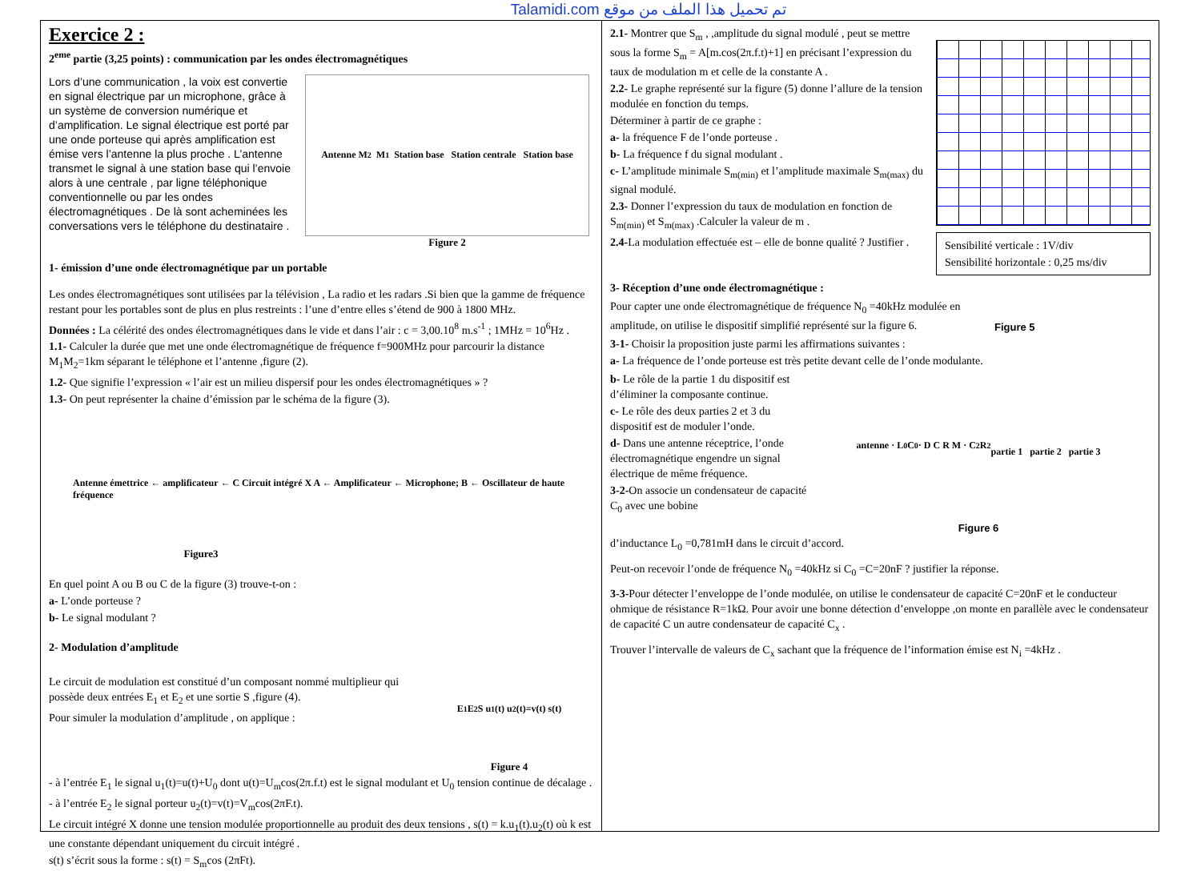Talamidi.com تم تحميل هذا الملف من موقع
Exercice 2 :
2<sup>eme</sup> partie (3,25 points) : communication par les ondes électromagnétiques
Lors d’une communication , la voix est convertie en signal électrique par un microphone, grâce à un système de conversion numérique et d’amplification. Le signal électrique est porté par une onde porteuse qui après amplification est émise vers l’antenne la plus proche . L’antenne transmet le signal à une station base qui l’envoie alors à une centrale , par ligne téléphonique conventionnelle ou par les ondes électromagnétiques . De là sont acheminées les conversations vers le téléphone du destinataire .
Antenne M<sub>2</sub> M<sub>1</sub> Station base Station centrale Station base
Figure 2
1- émission d’une onde électromagnétique par un portable
Les ondes électromagnétiques sont utilisées par la télévision , La radio et les radars .Si bien que la gamme de fréquence restant pour les portables sont de plus en plus restreints : l’une d’entre elles s’étend de 900 à 1800 MHz.
Données : La célérité des ondes électromagnétiques dans le vide et dans l’air : c = 3,00.10<sup>8</sup> m.s<sup>-1</sup> ; 1MHz = 10<sup>6</sup>Hz .
1.1- Calculer la durée que met une onde électromagnétique de fréquence f=900MHz pour parcourir la distance M<sub>1</sub>M<sub>2</sub>=1km séparant le téléphone et l’antenne ,figure (2).
1.2- Que signifie l’expression « l’air est un milieu dispersif pour les ondes électromagnétiques » ?
1.3- On peut représenter la chaine d’émission par le schéma de la figure (3).
Antenne émettrice ← amplificateur ← C Circuit intégré X A ← Amplificateur ← Microphone; B ← Oscillateur de haute fréquence
Figure3
En quel point A ou B ou C de la figure (3) trouve-t-on :
a- L’onde porteuse ?
b- Le signal modulant ?
2- Modulation d’amplitude
Le circuit de modulation est constitué d’un composant nommé multiplieur qui possède deux entrées E<sub>1</sub> et E<sub>2</sub> et une sortie S ,figure (4).
Pour simuler la modulation d’amplitude , on applique :
E<sub>1</sub> E<sub>2</sub> S u<sub>1</sub>(t) u<sub>2</sub>(t)=v(t) s(t)
Figure 4
- à l’entrée E<sub>1</sub> le signal u<sub>1</sub>(t)=u(t)+U<sub>0</sub> dont u(t)=U<sub>m</sub>cos(2π.f.t) est le signal modulant et U<sub>0</sub> tension continue de décalage .
- à l’entrée E<sub>2</sub> le signal porteur u<sub>2</sub>(t)=v(t)=V<sub>m</sub>cos(2πF.t).
Le circuit intégré X donne une tension modulée proportionnelle au produit des deux tensions , s(t) = k.u<sub>1</sub>(t).u<sub>2</sub>(t) où k est une constante dépendant uniquement du circuit intégré .
s(t) s’écrit sous la forme : s(t) = S<sub>m</sub>cos (2πFt).
2.1- Montrer que S<sub>m</sub> , ,amplitude du signal modulé , peut se mettre sous la forme S<sub>m</sub> = A[m.cos(2π.f.t)+1] en précisant l’expression du taux de modulation m et celle de la constante A .
2.2- Le graphe représenté sur la figure (5) donne l’allure de la tension modulée en fonction du temps.
Déterminer à partir de ce graphe :
a- la fréquence F de l’onde porteuse .
b- La fréquence f du signal modulant .
c- L’amplitude minimale S<sub>m(min)</sub> et l’amplitude maximale S<sub>m(max)</sub> du signal modulé.
2.3- Donner l’expression du taux de modulation en fonction de S<sub>m(min)</sub> et S<sub>m(max)</sub> .Calculer la valeur de m .
2.4-La modulation effectuée est – elle de bonne qualité ? Justifier .
Sensibilité verticale : 1V/div
Sensibilité horizontale : 0,25 ms/div
3- Réception d’une onde électromagnétique :
Pour capter une onde électromagnétique de fréquence N<sub>0</sub> =40kHz modulée en amplitude, on utilise le dispositif simplifié représenté sur la figure 6.
Figure 5
3-1- Choisir la proposition juste parmi les affirmations suivantes :
a- La fréquence de l’onde porteuse est très petite devant celle de l’onde modulante.
b- Le rôle de la partie 1 du dispositif est d’éliminer la composante continue.
c- Le rôle des deux parties 2 et 3 du dispositif est de moduler l’onde.
d- Dans une antenne réceptrice, l’onde électromagnétique engendre un signal électrique de même fréquence.
3-2-On associe un condensateur de capacité C<sub>0</sub> avec une bobine
antenne · L<sub>0</sub> C<sub>0</sub> · D C R M · C<sub>2</sub> R<sub>2</sub>
partie 1 partie 2 partie 3
Figure 6
d’inductance L<sub>0</sub> =0,781mH dans le circuit d’accord.
Peut-on recevoir l’onde de fréquence N<sub>0</sub> =40kHz si C<sub>0</sub> =C=20nF ? justifier la réponse.
3-3-Pour détecter l’enveloppe de l’onde modulée, on utilise le condensateur de capacité C=20nF et le conducteur ohmique de résistance R=1kΩ. Pour avoir une bonne détection d’enveloppe ,on monte en parallèle avec le condensateur de capacité C un autre condensateur de capacité C<sub>x</sub> .
Trouver l’intervalle de valeurs de C<sub>x</sub> sachant que la fréquence de l’information émise est N<sub>i</sub> =4kHz .